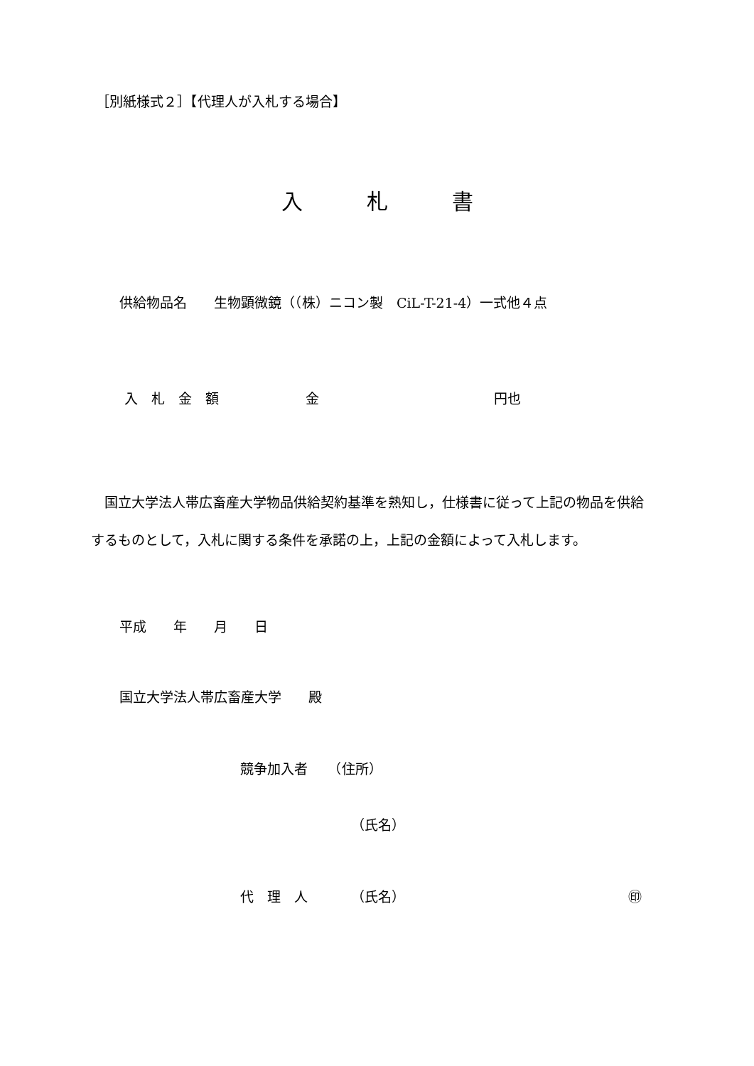［別紙様式２］【代理人が入札する場合】
入　　　札　　　書
供給物品名　　生物顕微鏡（（株）ニコン製　CiL-T-21-4）一式他４点
入　札　金　額 金 円也
　国立大学法人帯広畜産大学物品供給契約基準を熟知し，仕様書に従って上記の物品を供給するものとして，入札に関する条件を承諾の上，上記の金額によって入札します。
平成　　年　　月　　日
国立大学法人帯広畜産大学　　殿
競争加入者　　（住所）
（氏名）
代　理　人 （氏名） ㊞